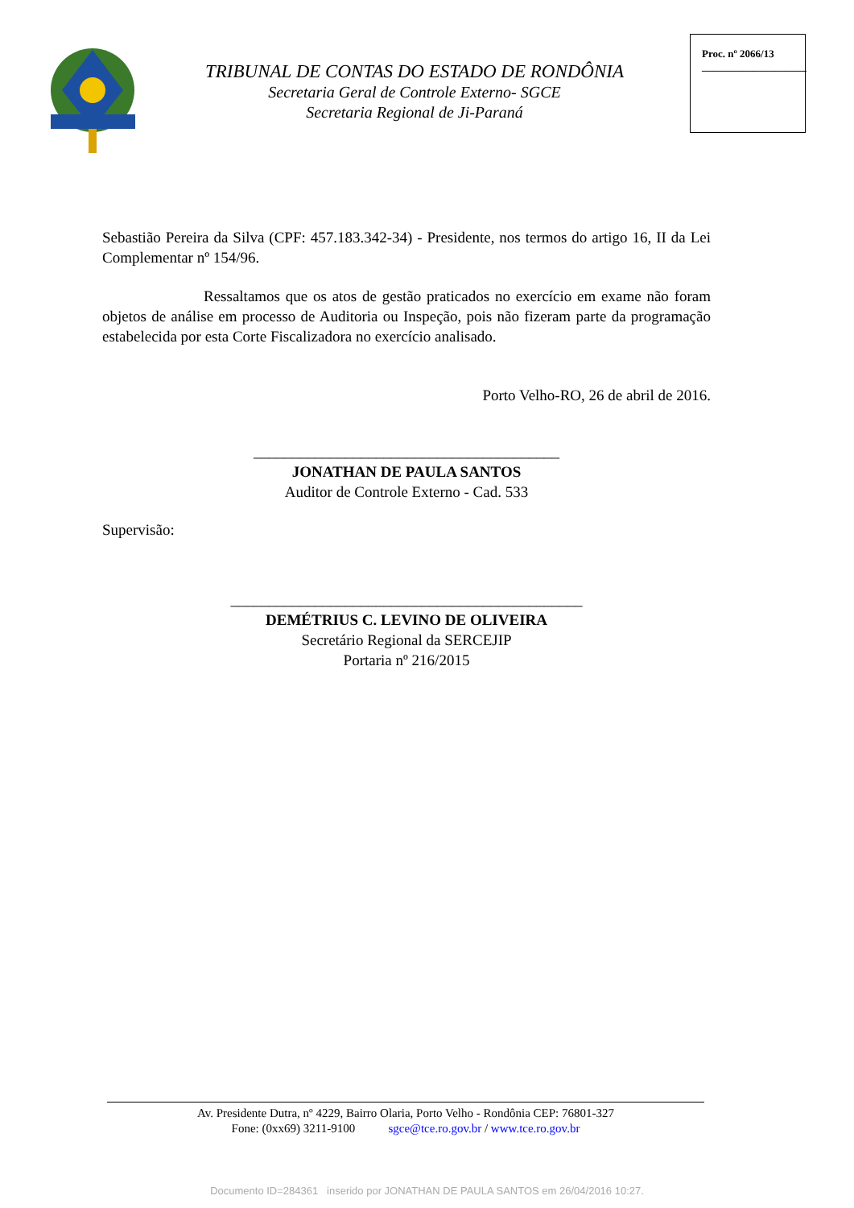TRIBUNAL DE CONTAS DO ESTADO DE RONDÔNIA
Secretaria Geral de Controle Externo- SGCE
Secretaria Regional de Ji-Paraná
Proc. nº 2066/13
____________________
Sebastião Pereira da Silva (CPF: 457.183.342-34) - Presidente, nos termos do artigo 16, II da Lei Complementar nº 154/96.
Ressaltamos que os atos de gestão praticados no exercício em exame não foram objetos de análise em processo de Auditoria ou Inspeção, pois não fizeram parte da programação estabelecida por esta Corte Fiscalizadora no exercício analisado.
Porto Velho-RO, 26 de abril de 2016.
________________________________________
JONATHAN DE PAULA SANTOS
Auditor de Controle Externo - Cad. 533
Supervisão:
______________________________________________
DEMÉTRIUS C. LEVINO DE OLIVEIRA
Secretário Regional da SERCEJIP
Portaria nº 216/2015
Av. Presidente Dutra, nº 4229, Bairro Olaria, Porto Velho - Rondônia CEP: 76801-327
Fone: (0xx69) 3211-9100 sgce@tce.ro.gov.br / www.tce.ro.gov.br
Documento ID=284361 inserido por JONATHAN DE PAULA SANTOS em 26/04/2016 10:27.